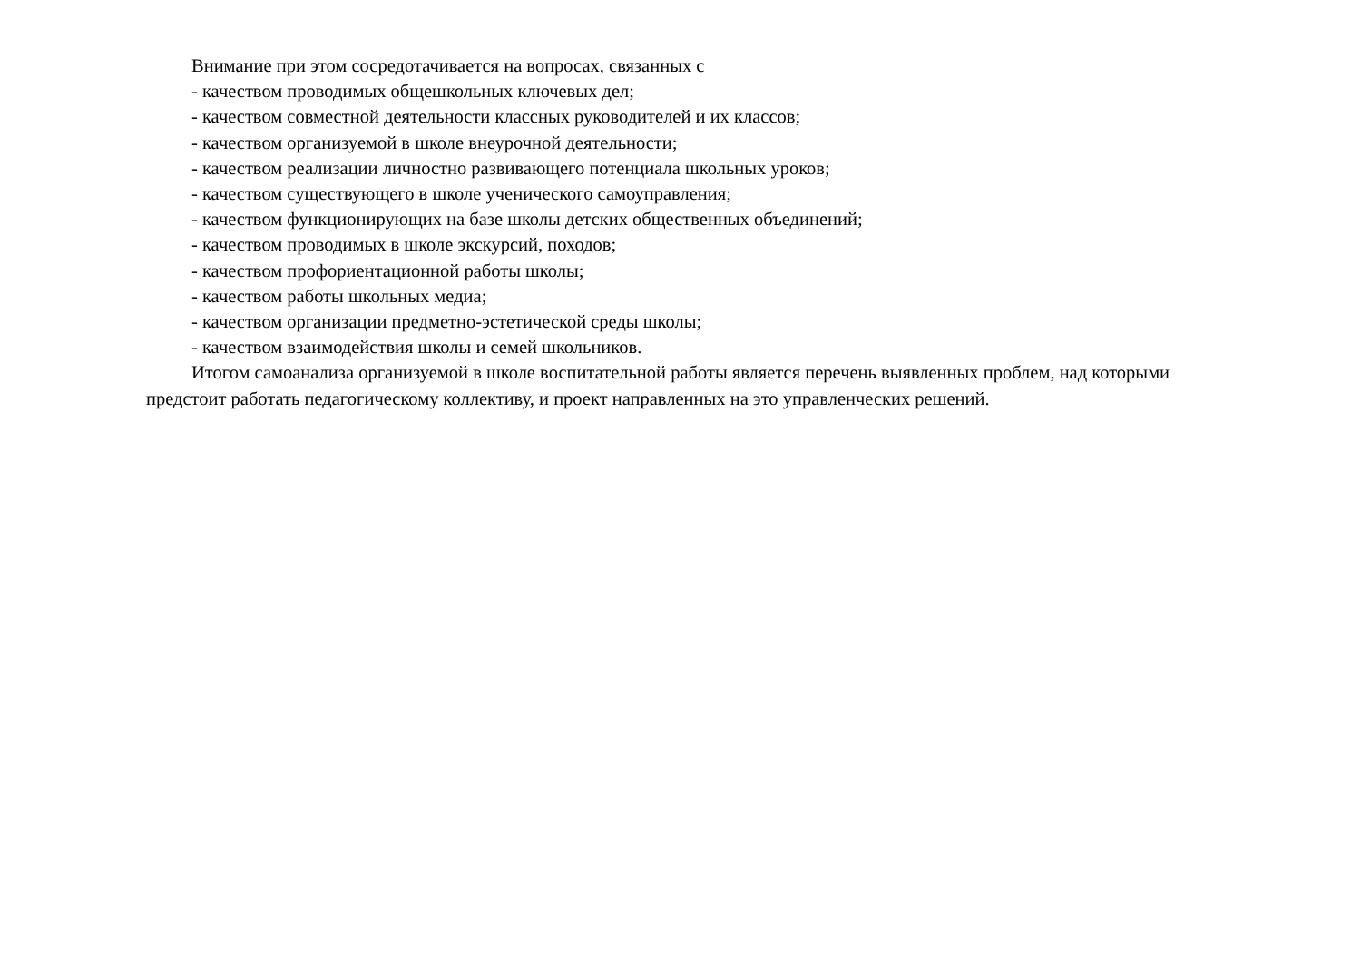Внимание при этом сосредотачивается на вопросах, связанных с
- качеством проводимых общешкольных ключевых дел;
- качеством совместной деятельности классных руководителей и их классов;
- качеством организуемой в школе внеурочной деятельности;
- качеством реализации личностно развивающего потенциала школьных уроков;
- качеством существующего в школе ученического самоуправления;
- качеством функционирующих на базе школы детских общественных объединений;
- качеством проводимых в школе экскурсий, походов;
- качеством профориентационной работы школы;
- качеством работы школьных медиа;
- качеством организации предметно-эстетической среды школы;
- качеством взаимодействия школы и семей школьников.
Итогом самоанализа организуемой в школе воспитательной работы является перечень выявленных проблем, над которыми предстоит работать педагогическому коллективу, и проект направленных на это управленческих решений.